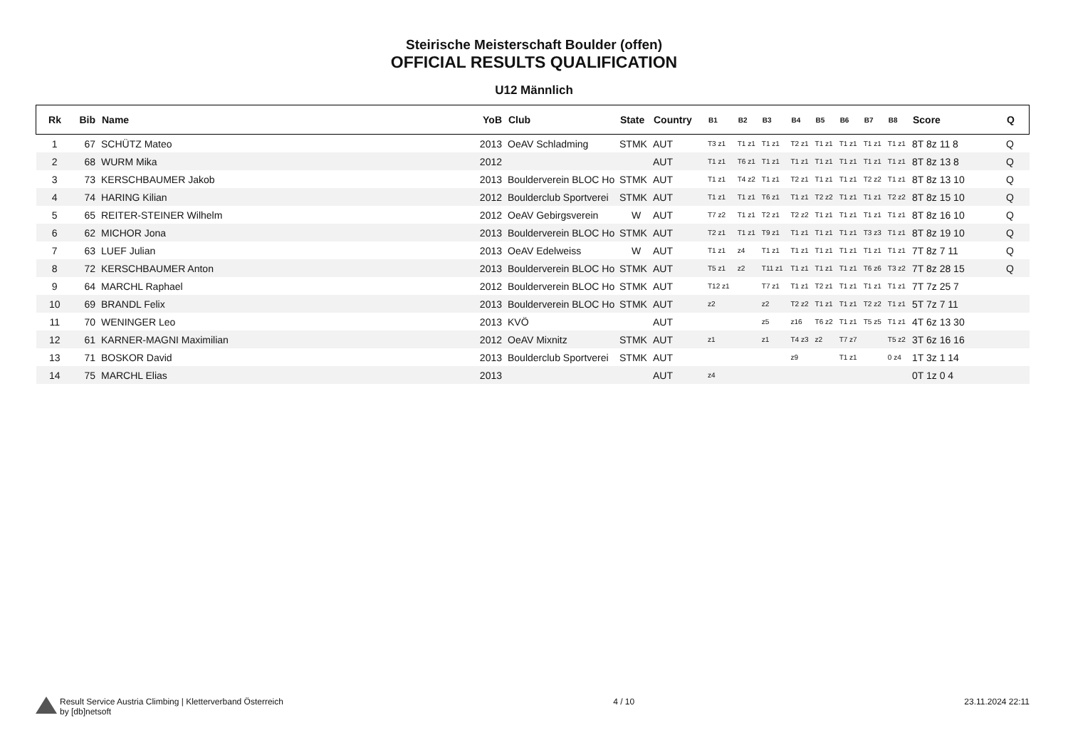Steirische Meisterschaft Boulder (offen)
OFFICIAL RESULTS QUALIFICATION
U12 Männlich
| Rk | Bib | Name | YoB | Club | State | Country | B1 | B2 | B3 | B4 | B5 | B6 | B7 | B8 | Score | Q |
| --- | --- | --- | --- | --- | --- | --- | --- | --- | --- | --- | --- | --- | --- | --- | --- | --- |
| 1 | 67 | SCHÜTZ Mateo | 2013 | OeAV Schladming | STMK | AUT | T3 z1 | T1 z1 | T1 z1 | T2 z1 | T1 z1 | T1 z1 | T1 z1 | T1 z1 | 8T 8z 11 8 | Q |
| 2 | 68 | WURM Mika | 2012 | | | AUT | T1 z1 | T6 z1 | T1 z1 | T1 z1 | T1 z1 | T1 z1 | T1 z1 | T1 z1 | 8T 8z 13 8 | Q |
| 3 | 73 | KERSCHBAUMER Jakob | 2013 | Boulderverein BLOC Ho | STMK | AUT | T1 z1 | T4 z2 | T1 z1 | T2 z1 | T1 z1 | T1 z1 | T2 z2 | T1 z1 | 8T 8z 13 10 | Q |
| 4 | 74 | HARING Kilian | 2012 | Boulderclub Sportverei | STMK | AUT | T1 z1 | T1 z1 | T6 z1 | T1 z1 | T2 z2 | T1 z1 | T1 z1 | T2 z2 | 8T 8z 15 10 | Q |
| 5 | 65 | REITER-STEINER Wilhelm | 2012 | OeAV Gebirgsverein | W | AUT | T7 z2 | T1 z1 | T2 z1 | T2 z2 | T1 z1 | T1 z1 | T1 z1 | T1 z1 | 8T 8z 16 10 | Q |
| 6 | 62 | MICHOR Jona | 2013 | Boulderverein BLOC Ho | STMK | AUT | T2 z1 | T1 z1 | T9 z1 | T1 z1 | T1 z1 | T1 z1 | T3 z3 | T1 z1 | 8T 8z 19 10 | Q |
| 7 | 63 | LUEF Julian | 2013 | OeAV Edelweiss | W | AUT | T1 z1 | z4 | T1 z1 | T1 z1 | T1 z1 | T1 z1 | T1 z1 | T1 z1 | 7T 8z 7 11 | Q |
| 8 | 72 | KERSCHBAUMER Anton | 2013 | Boulderverein BLOC Ho | STMK | AUT | T5 z1 | z2 | T11 z1 | T1 z1 | T1 z1 | T1 z1 | T6 z6 | T3 z2 | 7T 8z 28 15 | Q |
| 9 | 64 | MARCHL Raphael | 2012 | Boulderverein BLOC Ho | STMK | AUT | T12 z1 | | T7 z1 | T1 z1 | T2 z1 | T1 z1 | T1 z1 | T1 z1 | 7T 7z 25 7 | |
| 10 | 69 | BRANDL Felix | 2013 | Boulderverein BLOC Ho | STMK | AUT | z2 | | z2 | T2 z2 | T1 z1 | T1 z1 | T2 z2 | T1 z1 | 5T 7z 7 11 | |
| 11 | 70 | WENINGER Leo | 2013 | KVÖ | | AUT | | | z5 | z16 | T6 z2 | T1 z1 | T5 z5 | T1 z1 | 4T 6z 13 30 | |
| 12 | 61 | KARNER-MAGNI Maximilian | 2012 | OeAV Mixnitz | STMK | AUT | z1 | | z1 | T4 z3 | z2 | T7 z7 | | T5 z2 | 3T 6z 16 16 | |
| 13 | 71 | BOSKOR David | 2013 | Boulderclub Sportverei | STMK | AUT | | | | z9 | | T1 z1 | | 0 z4 | 1T 3z 1 14 | |
| 14 | 75 | MARCHL Elias | 2013 | | | AUT | z4 | | | | | | | | 0T 1z 0 4 | |
Result Service Austria Climbing | Kletterverband Österreich
by [db]netsoft
4 / 10 23.11.2024 22:11